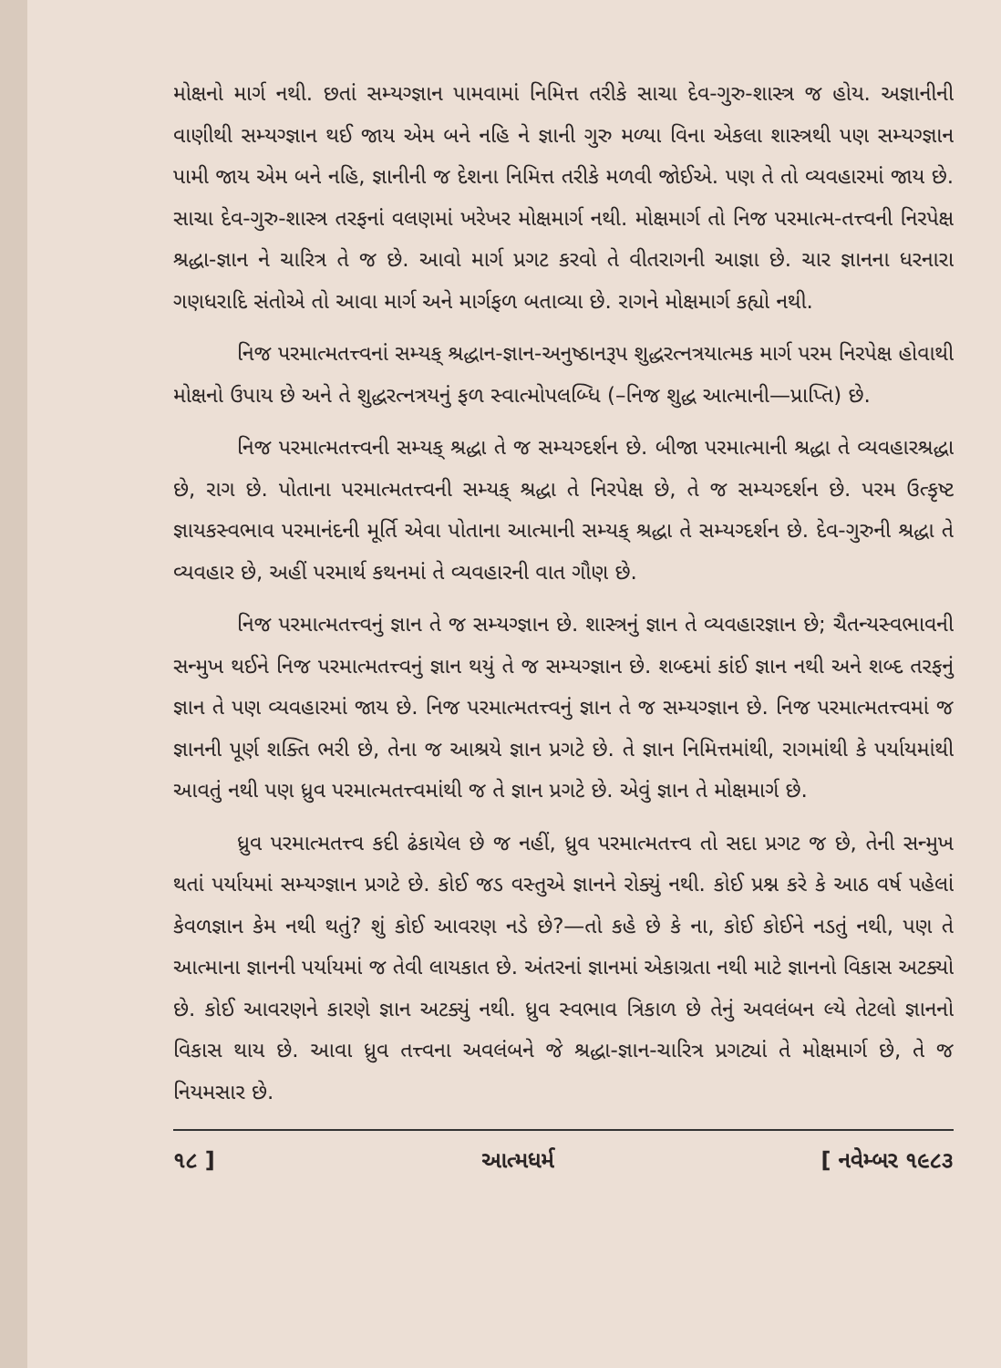મોક્ષનો માર્ગ નથી. છતાં સમ્યગ્જ્ઞાન પામવામાં નિમિત્ત તરીકે સાચા દેવ-ગુરુ-શાસ્ત્ર જ હોય. અજ્ઞાનીની વાણીથી સમ્યગ્જ્ઞાન થઈ જાય એમ બને નહિ ને જ્ઞાની ગુરુ મળ્યા વિના એકલા શાસ્ત્રથી પણ સમ્યગ્જ્ઞાન પામી જાય એમ બને નહિ, જ્ઞાનીની જ દેશના નિમિત્ત તરીકે મળવી જોઈએ. પણ તે તો વ્યવહારમાં જાય છે. સાચા દેવ-ગુરુ-શાસ્ત્ર તરફનાં વલણમાં ખરેખર મોક્ષમાર્ગ નથી. મોક્ષમાર્ગ તો નિજ પરમાત્મ-તત્ત્વની નિરપેક્ષ શ્રદ્ધા-જ્ઞાન ને ચારિત્ર તે જ છે. આવો માર્ગ પ્રગટ કરવો તે વીતરાગની આજ્ઞા છે. ચાર જ્ઞાનના ધરનારા ગણધરાદિ સંતોએ તો આવા માર્ગ અને માર્ગફળ બતાવ્યા છે. રાગને મોક્ષમાર્ગ કહ્યો નથી.
નિજ પરમાત્મતત્ત્વનાં સમ્યક્ શ્રદ્ધાન-જ્ઞાન-અનુષ્ઠાનરૂપ શુદ્ધરત્નત્રયાત્મક માર્ગ પરમ નિરપેક્ષ હોવાથી મોક્ષનો ઉપાય છે અને તે શુદ્ધરત્નત્રયનું ફળ સ્વાત્મોપલબ્ધિ (–નિજ શુદ્ધ આત્માની—પ્રાપ્તિ) છે.
નિજ પરમાત્મતત્ત્વની સમ્યક્ શ્રદ્ધા તે જ સમ્યગ્દર્શન છે. બીજા પરમાત્માની શ્રદ્ધા તે વ્યવહારશ્રદ્ધા છે, રાગ છે. પોતાના પરમાત્મતત્ત્વની સમ્યક્ શ્રદ્ધા તે નિરપેક્ષ છે, તે જ સમ્યગ્દર્શન છે. પરમ ઉત્કૃષ્ટ જ્ઞાયકસ્વભાવ પરમાનંદની મૂર્તિ એવા પોતાના આત્માની સમ્યક્ શ્રદ્ધા તે સમ્યગ્દર્શન છે. દેવ-ગુરુની શ્રદ્ધા તે વ્યવહાર છે, અહીં પરમાર્થ કથનમાં તે વ્યવહારની વાત ગૌણ છે.
નિજ પરમાત્મતત્ત્વનું જ્ઞાન તે જ સમ્યગ્જ્ઞાન છે. શાસ્ત્રનું જ્ઞાન તે વ્યવહારજ્ઞાન છે; ચૈતન્યસ્વભાવની સન્મુખ થઈને નિજ પરમાત્મતત્ત્વનું જ્ઞાન થયું તે જ સમ્યગ્જ્ઞાન છે. શબ્દમાં કાંઈ જ્ઞાન નથી અને શબ્દ તરફનું જ્ઞાન તે પણ વ્યવહારમાં જાય છે. નિજ પરમાત્મતત્ત્વનું જ્ઞાન તે જ સમ્યગ્જ્ઞાન છે. નિજ પરમાત્મતત્ત્વમાં જ જ્ઞાનની પૂર્ણ શક્તિ ભરી છે, તેના જ આશ્રયે જ્ઞાન પ્રગટે છે. તે જ્ઞાન નિમિત્તમાંથી, રાગમાંથી કે પર્યાયમાંથી આવતું નથી પણ ધ્રુવ પરમાત્મતત્ત્વમાંથી જ તે જ્ઞાન પ્રગટે છે. એવું જ્ઞાન તે મોક્ષમાર્ગ છે.
ધ્રુવ પરમાત્મતત્ત્વ કદી ઢંકાયેલ છે જ નહીં, ધ્રુવ પરમાત્મતત્ત્વ તો સદા પ્રગટ જ છે, તેની સન્મુખ થતાં પર્યાયમાં સમ્યગ્જ્ઞાન પ્રગટે છે. કોઈ જડ વસ્તુએ જ્ઞાનને રોક્યું નથી. કોઈ પ્રશ્ન કરે કે આઠ વર્ષ પહેલાં કેવળજ્ઞાન કેમ નથી થતું? શું કોઈ આવરણ નડે છે?—તો કહે છે કે ના, કોઈ કોઈને નડતું નથી, પણ તે આત્માના જ્ઞાનની પર્યાયમાં જ તેવી લાયકાત છે. અંતરનાં જ્ઞાનમાં એકાગ્રતા નથી માટે જ્ઞાનનો વિકાસ અટક્યો છે. કોઈ આવરણને કારણે જ્ઞાન અટક્યું નથી. ધ્રુવ સ્વભાવ ત્રિકાળ છે તેનું અવલંબન લ્યે તેટલો જ્ઞાનનો વિકાસ થાય છે. આવા ધ્રુવ તત્ત્વના અવલંબને જે શ્રદ્ધા-જ્ઞાન-ચારિત્ર પ્રગટ્યાં તે મોક્ષમાર્ગ છે, તે જ નિયમસાર છે.
૧૮ ] આત્મધર્મ [ નવેમ્બર ૧૯૮૩